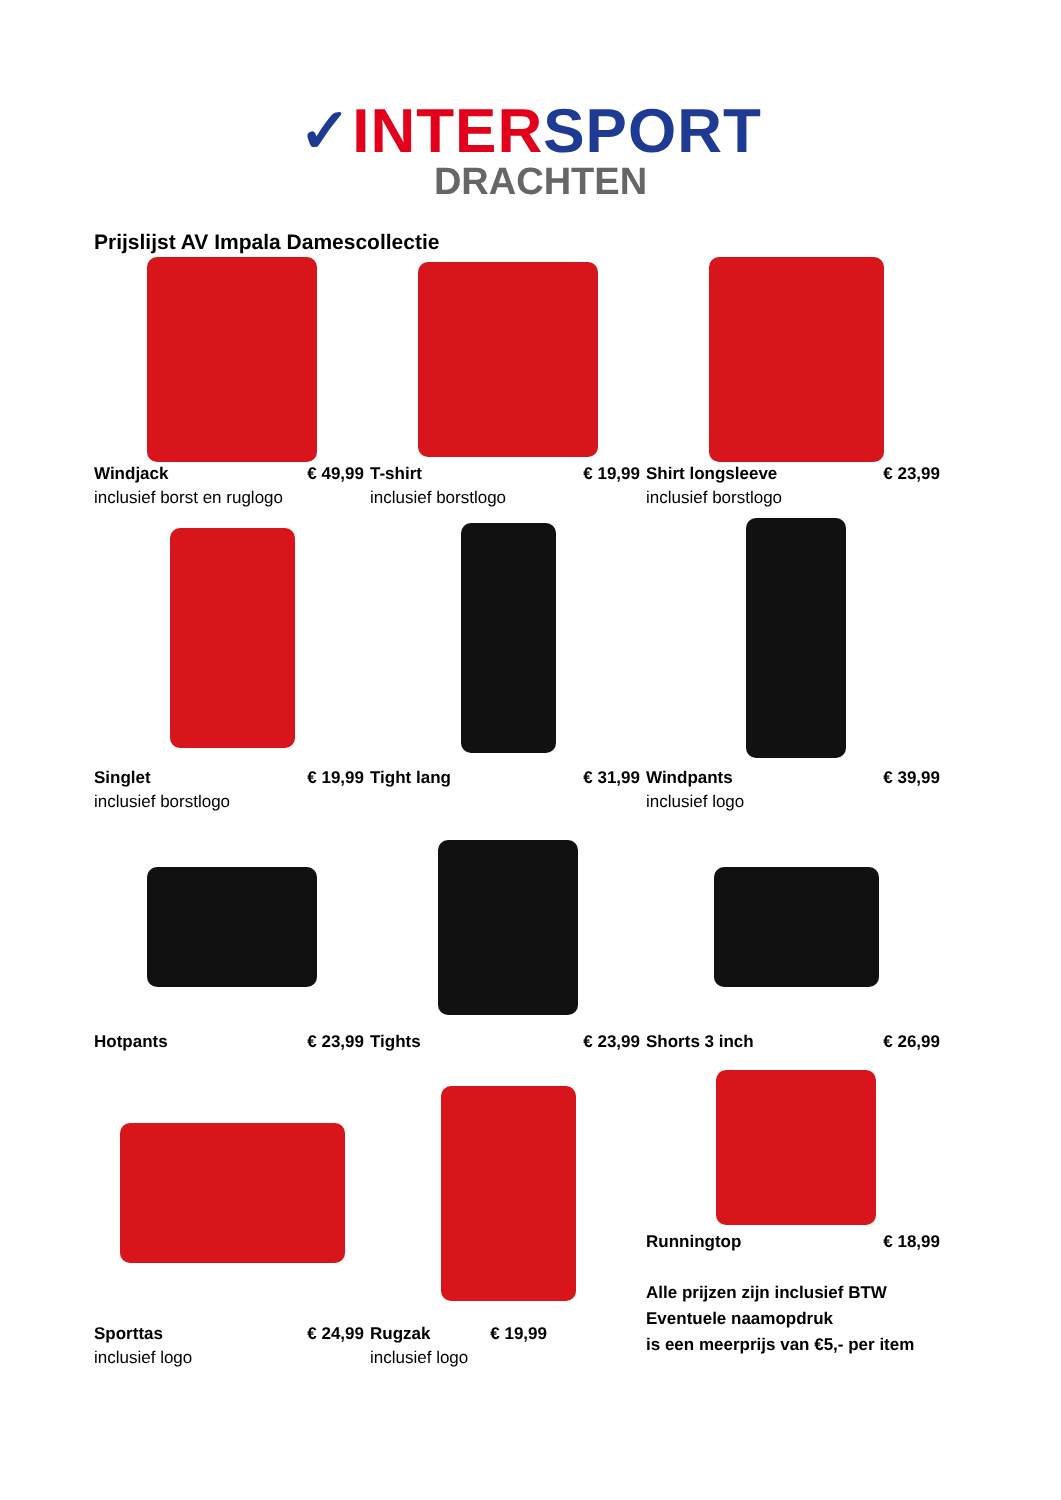✓INTERSPORT
DRACHTEN
Prijslijst AV Impala Damescollectie
Windjack € 49,99
inclusief borst en ruglogo
T-shirt € 19,99
inclusief borstlogo
Shirt longsleeve € 23,99
inclusief borstlogo
Singlet € 19,99
inclusief borstlogo
Tight lang € 31,99
Windpants € 39,99
inclusief logo
Hotpants € 23,99
Tights € 23,99
Shorts 3 inch € 26,99
Sporttas € 24,99
inclusief logo
Rugzak € 19,99
inclusief logo
Runningtop € 18,99
Alle prijzen zijn inclusief BTW
Eventuele naamopdruk
is een meerprijs van €5,- per item